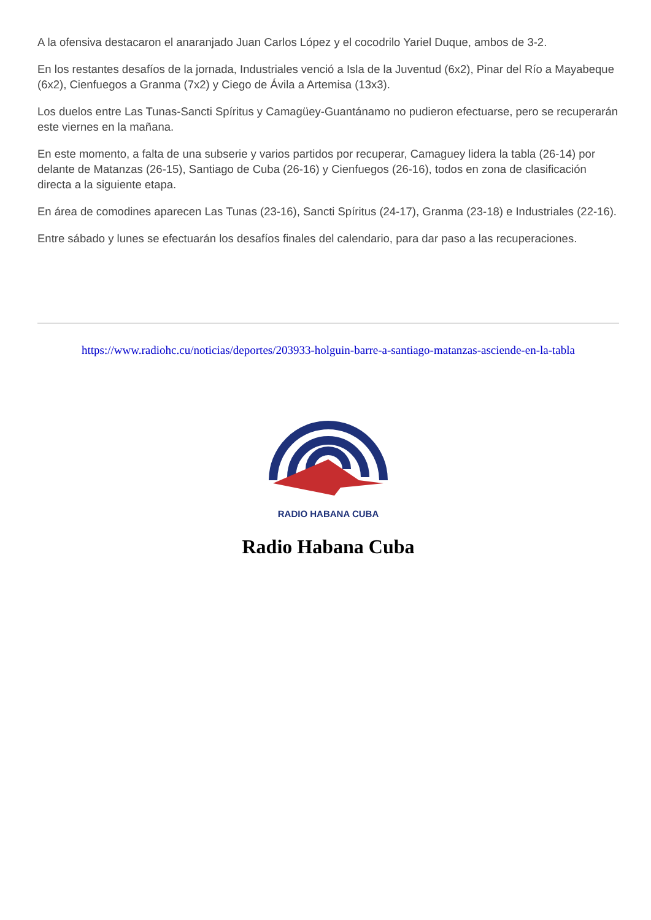A la ofensiva destacaron el anaranjado Juan Carlos López y el cocodrilo Yariel Duque, ambos de 3-2.
En los restantes desafíos de la jornada, Industriales venció a Isla de la Juventud (6x2), Pinar del Río a Mayabeque (6x2), Cienfuegos a Granma (7x2) y Ciego de Ávila a Artemisa (13x3).
Los duelos entre Las Tunas-Sancti Spíritus y Camagüey-Guantánamo no pudieron efectuarse, pero se recuperarán este viernes en la mañana.
En este momento, a falta de una subserie y varios partidos por recuperar, Camaguey lidera la tabla (26-14) por delante de Matanzas (26-15), Santiago de Cuba (26-16) y Cienfuegos (26-16), todos en zona de clasificación directa a la siguiente etapa.
En área de comodines aparecen Las Tunas (23-16), Sancti Spíritus (24-17), Granma (23-18) e Industriales (22-16).
Entre sábado y lunes se efectuarán los desafíos finales del calendario, para dar paso a las recuperaciones.
https://www.radiohc.cu/noticias/deportes/203933-holguin-barre-a-santiago-matanzas-asciende-en-la-tabla
RADIO HABANA CUBA
Radio Habana Cuba